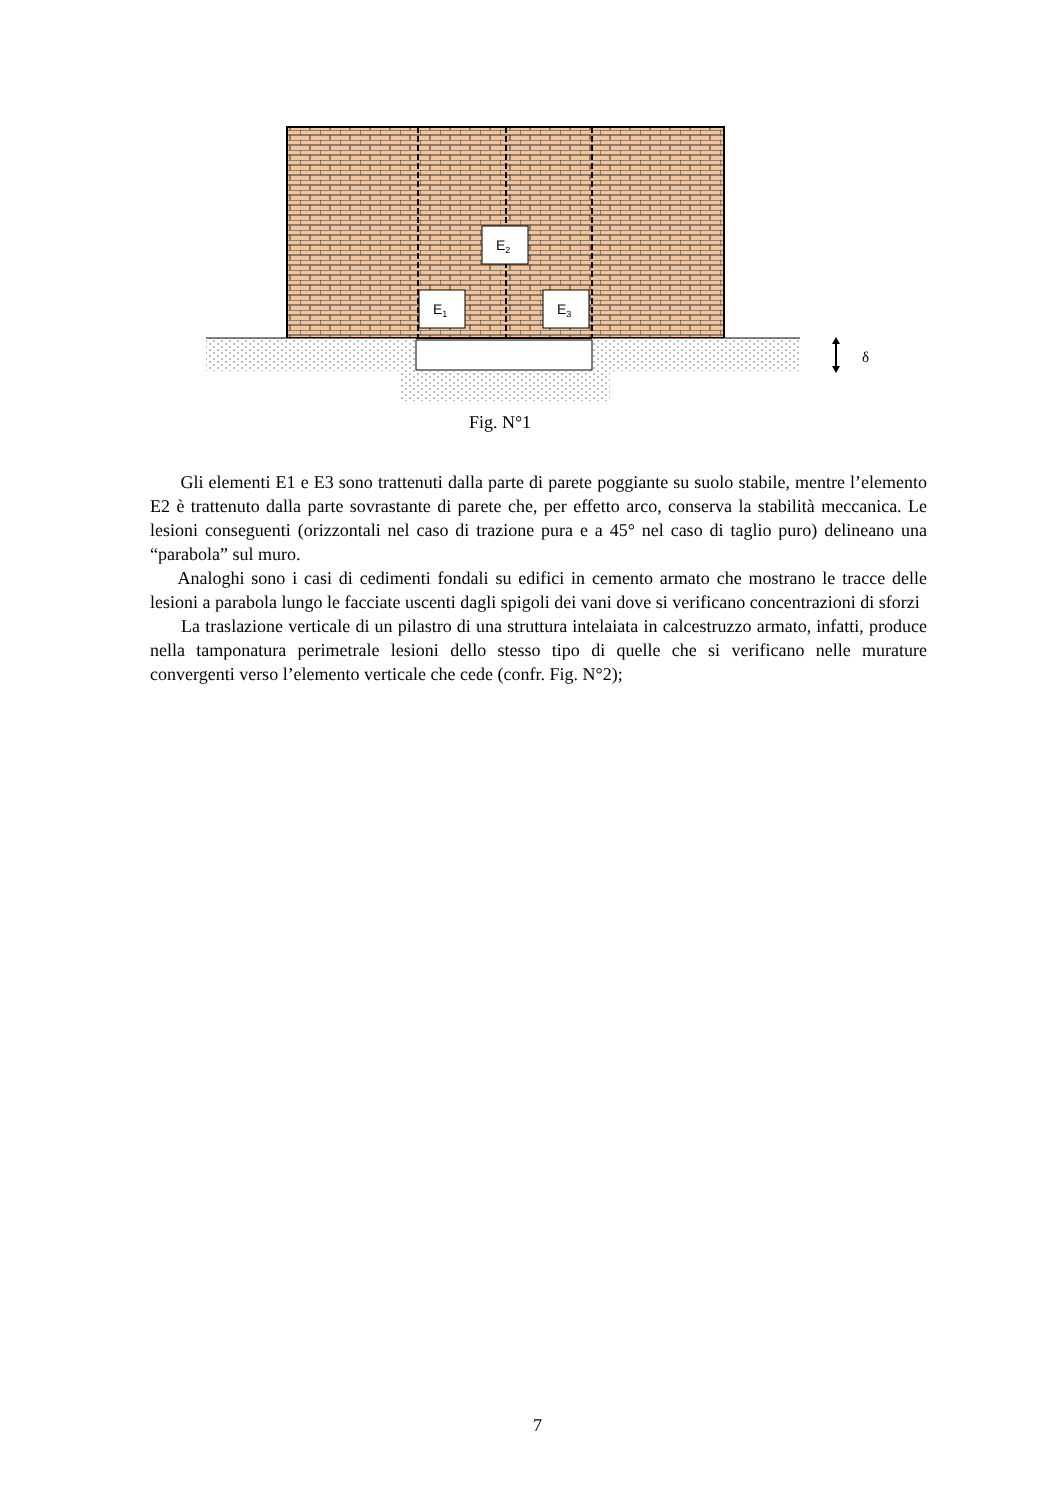E2
E1
E3
δ
Fig. N°1
Gli elementi E1 e E3 sono trattenuti dalla parte di parete poggiante su suolo stabile, mentre l’elemento E2 è trattenuto dalla parte sovrastante di parete che, per effetto arco, conserva la stabilità meccanica. Le lesioni conseguenti (orizzontali nel caso di trazione pura e a 45° nel caso di taglio puro) delineano una “parabola” sul muro.
Analoghi sono i casi di cedimenti fondali su edifici in cemento armato che mostrano le tracce delle lesioni a parabola lungo le facciate uscenti dagli spigoli dei vani dove si verificano concentrazioni di sforzi
La traslazione verticale di un pilastro di una struttura intelaiata in calcestruzzo armato, infatti, produce nella tamponatura perimetrale lesioni dello stesso tipo di quelle che si verificano nelle murature convergenti verso l’elemento verticale che cede (confr. Fig. N°2);
7